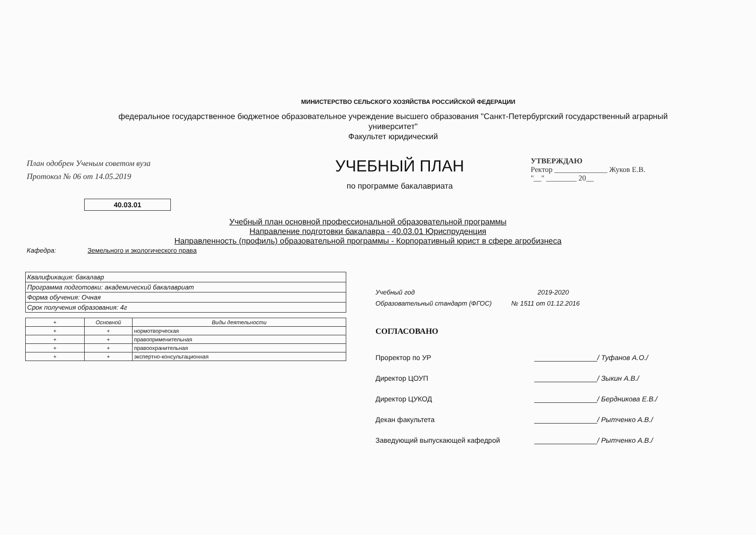МИНИСТЕРСТВО СЕЛЬСКОГО ХОЗЯЙСТВА РОССИЙСКОЙ ФЕДЕРАЦИИ
федеральное государственное бюджетное образовательное учреждение высшего образования "Санкт-Петербургский государственный аграрный университет"
Факультет юридический
План одобрен Ученым советом вуза
Протокол № 06 от 14.05.2019
УЧЕБНЫЙ ПЛАН
по программе бакалавриата
УТВЕРЖДАЮ
Ректор ______________ Жуков Е.В.
"__" ________ 20__
40.03.01
Учебный план основной профессиональной образовательной программы
Направление подготовки бакалавра - 40.03.01 Юриспруденция
Направленность (профиль) образовательной программы - Корпоративный юрист в сфере агробизнеса
Кафедра: Земельного и экологического права
| Квалификация: бакалавр |
| Программа подготовки: академический бакалавриат |
| Форма обучения: Очная |
| Срок получения образования: 4г |
| + | Основной | Виды деятельности |
| --- | --- | --- |
| + | + | нормотворческая |
| + | + | правоприменительная |
| + | + | правоохранительная |
| + | + | экспертно-консультационная |
Учебный год 2019-2020
Образовательный стандарт (ФГОС) № 1511 от 01.12.2016
СОГЛАСОВАНО
Проректор по УР / Туфанов А.О./
Директор ЦОУП / Зыкин А.В./
Директор ЦУКОД / Бердникова Е.В./
Декан факультета / Рытченко А.В./
Заведующий выпускающей кафедрой / Рытченко А.В./